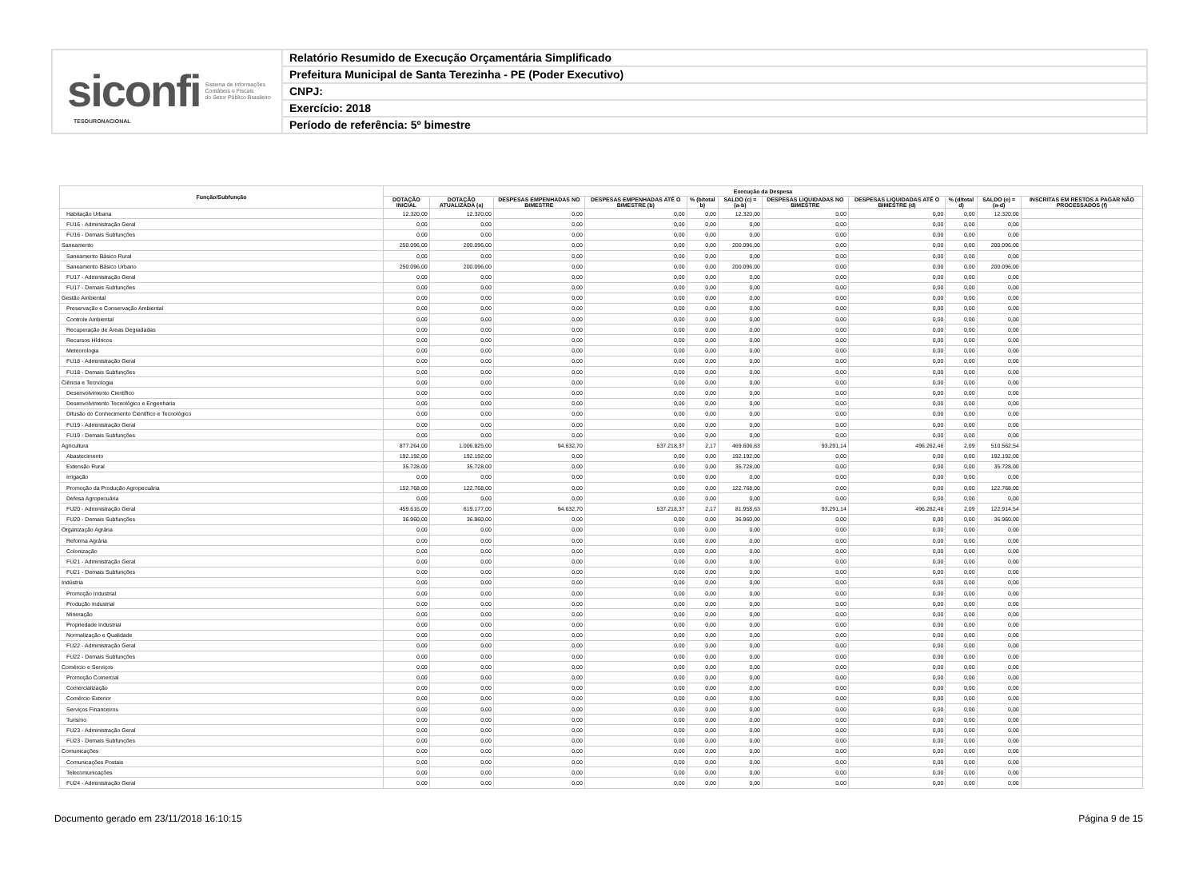siconfi Sistema de Informações
Contábeis e Fiscais
do Setor Público Brasileiro
TESOURONACIONAL
Relatório Resumido de Execução Orçamentária Simplificado
Prefeitura Municipal de Santa Terezinha - PE (Poder Executivo)
CNPJ:
Exercício: 2018
Período de referência: 5º bimestre
| Função/Subfunção | Execução da Despesa | | | | | | | | | | |
| --- | --- | --- | --- | --- | --- | --- | --- | --- | --- | --- | --- |
| | DOTAÇÃO INICIAL | DOTAÇÃO ATUALIZADA (a) | DESPESAS EMPENHADAS NO BIMESTRE | DESPESAS EMPENHADAS ATÉ O BIMESTRE (b) | % (b/total b) | SALDO (c) = (a-b) | DESPESAS LIQUIDADAS NO BIMESTRE | DESPESAS LIQUIDADAS ATÉ O BIMESTRE (d) | % (d/total d) | SALDO (e) = (a-d) | INSCRITAS EM RESTOS A PAGAR NÃO PROCESSADOS (f) |
| Habitação Urbana | 12.320,00 | 12.320,00 | 0,00 | 0,00 | 0,00 | 12.320,00 | 0,00 | 0,00 | 0,00 | 12.320,00 | |
| FU16 - Administração Geral | 0,00 | 0,00 | 0,00 | 0,00 | 0,00 | 0,00 | 0,00 | 0,00 | 0,00 | 0,00 | |
| FU16 - Demais Subfunções | 0,00 | 0,00 | 0,00 | 0,00 | 0,00 | 0,00 | 0,00 | 0,00 | 0,00 | 0,00 | |
| Saneamento | 250.096,00 | 200.096,00 | 0,00 | 0,00 | 0,00 | 200.096,00 | 0,00 | 0,00 | 0,00 | 200.096,00 | |
| Saneamento Básico Rural | 0,00 | 0,00 | 0,00 | 0,00 | 0,00 | 0,00 | 0,00 | 0,00 | 0,00 | 0,00 | |
| Saneamento Básico Urbano | 250.096,00 | 200.096,00 | 0,00 | 0,00 | 0,00 | 200.096,00 | 0,00 | 0,00 | 0,00 | 200.096,00 | |
| FU17 - Administração Geral | 0,00 | 0,00 | 0,00 | 0,00 | 0,00 | 0,00 | 0,00 | 0,00 | 0,00 | 0,00 | |
| FU17 - Demais Subfunções | 0,00 | 0,00 | 0,00 | 0,00 | 0,00 | 0,00 | 0,00 | 0,00 | 0,00 | 0,00 | |
| Gestão Ambiental | 0,00 | 0,00 | 0,00 | 0,00 | 0,00 | 0,00 | 0,00 | 0,00 | 0,00 | 0,00 | |
| Preservação e Conservação Ambiental | 0,00 | 0,00 | 0,00 | 0,00 | 0,00 | 0,00 | 0,00 | 0,00 | 0,00 | 0,00 | |
| Controle Ambiental | 0,00 | 0,00 | 0,00 | 0,00 | 0,00 | 0,00 | 0,00 | 0,00 | 0,00 | 0,00 | |
| Recuperação de Áreas Degradadas | 0,00 | 0,00 | 0,00 | 0,00 | 0,00 | 0,00 | 0,00 | 0,00 | 0,00 | 0,00 | |
| Recursos Hídricos | 0,00 | 0,00 | 0,00 | 0,00 | 0,00 | 0,00 | 0,00 | 0,00 | 0,00 | 0,00 | |
| Meteorologia | 0,00 | 0,00 | 0,00 | 0,00 | 0,00 | 0,00 | 0,00 | 0,00 | 0,00 | 0,00 | |
| FU18 - Administração Geral | 0,00 | 0,00 | 0,00 | 0,00 | 0,00 | 0,00 | 0,00 | 0,00 | 0,00 | 0,00 | |
| FU18 - Demais Subfunções | 0,00 | 0,00 | 0,00 | 0,00 | 0,00 | 0,00 | 0,00 | 0,00 | 0,00 | 0,00 | |
| Ciência e Tecnologia | 0,00 | 0,00 | 0,00 | 0,00 | 0,00 | 0,00 | 0,00 | 0,00 | 0,00 | 0,00 | |
| Desenvolvimento Científico | 0,00 | 0,00 | 0,00 | 0,00 | 0,00 | 0,00 | 0,00 | 0,00 | 0,00 | 0,00 | |
| Desenvolvimento Tecnológico e Engenharia | 0,00 | 0,00 | 0,00 | 0,00 | 0,00 | 0,00 | 0,00 | 0,00 | 0,00 | 0,00 | |
| Difusão do Conhecimento Científico e Tecnológico | 0,00 | 0,00 | 0,00 | 0,00 | 0,00 | 0,00 | 0,00 | 0,00 | 0,00 | 0,00 | |
| FU19 - Administração Geral | 0,00 | 0,00 | 0,00 | 0,00 | 0,00 | 0,00 | 0,00 | 0,00 | 0,00 | 0,00 | |
| FU19 - Demais Subfunções | 0,00 | 0,00 | 0,00 | 0,00 | 0,00 | 0,00 | 0,00 | 0,00 | 0,00 | 0,00 | |
| Agricultura | 877.264,00 | 1.006.825,00 | 94.632,70 | 537.218,37 | 2,17 | 469.606,63 | 93.291,14 | 496.262,46 | 2,09 | 510.562,54 | |
| Abastecimento | 192.192,00 | 192.192,00 | 0,00 | 0,00 | 0,00 | 192.192,00 | 0,00 | 0,00 | 0,00 | 192.192,00 | |
| Extensão Rural | 35.728,00 | 35.728,00 | 0,00 | 0,00 | 0,00 | 35.728,00 | 0,00 | 0,00 | 0,00 | 35.728,00 | |
| Irrigação | 0,00 | 0,00 | 0,00 | 0,00 | 0,00 | 0,00 | 0,00 | 0,00 | 0,00 | 0,00 | |
| Promoção da Produção Agropecuária | 152.768,00 | 122.768,00 | 0,00 | 0,00 | 0,00 | 122.768,00 | 0,00 | 0,00 | 0,00 | 122.768,00 | |
| Defesa Agropecuária | 0,00 | 0,00 | 0,00 | 0,00 | 0,00 | 0,00 | 0,00 | 0,00 | 0,00 | 0,00 | |
| FU20 - Administração Geral | 459.616,00 | 619.177,00 | 94.632,70 | 537.218,37 | 2,17 | 81.958,63 | 93.291,14 | 496.262,46 | 2,09 | 122.914,54 | |
| FU20 - Demais Subfunções | 36.960,00 | 36.960,00 | 0,00 | 0,00 | 0,00 | 36.960,00 | 0,00 | 0,00 | 0,00 | 36.960,00 | |
| Organização Agrária | 0,00 | 0,00 | 0,00 | 0,00 | 0,00 | 0,00 | 0,00 | 0,00 | 0,00 | 0,00 | |
| Reforma Agrária | 0,00 | 0,00 | 0,00 | 0,00 | 0,00 | 0,00 | 0,00 | 0,00 | 0,00 | 0,00 | |
| Colonização | 0,00 | 0,00 | 0,00 | 0,00 | 0,00 | 0,00 | 0,00 | 0,00 | 0,00 | 0,00 | |
| FU21 - Administração Geral | 0,00 | 0,00 | 0,00 | 0,00 | 0,00 | 0,00 | 0,00 | 0,00 | 0,00 | 0,00 | |
| FU21 - Demais Subfunções | 0,00 | 0,00 | 0,00 | 0,00 | 0,00 | 0,00 | 0,00 | 0,00 | 0,00 | 0,00 | |
| Indústria | 0,00 | 0,00 | 0,00 | 0,00 | 0,00 | 0,00 | 0,00 | 0,00 | 0,00 | 0,00 | |
| Promoção Industrial | 0,00 | 0,00 | 0,00 | 0,00 | 0,00 | 0,00 | 0,00 | 0,00 | 0,00 | 0,00 | |
| Produção Industrial | 0,00 | 0,00 | 0,00 | 0,00 | 0,00 | 0,00 | 0,00 | 0,00 | 0,00 | 0,00 | |
| Mineração | 0,00 | 0,00 | 0,00 | 0,00 | 0,00 | 0,00 | 0,00 | 0,00 | 0,00 | 0,00 | |
| Propriedade Industrial | 0,00 | 0,00 | 0,00 | 0,00 | 0,00 | 0,00 | 0,00 | 0,00 | 0,00 | 0,00 | |
| Normalização e Qualidade | 0,00 | 0,00 | 0,00 | 0,00 | 0,00 | 0,00 | 0,00 | 0,00 | 0,00 | 0,00 | |
| FU22 - Administração Geral | 0,00 | 0,00 | 0,00 | 0,00 | 0,00 | 0,00 | 0,00 | 0,00 | 0,00 | 0,00 | |
| FU22 - Demais Subfunções | 0,00 | 0,00 | 0,00 | 0,00 | 0,00 | 0,00 | 0,00 | 0,00 | 0,00 | 0,00 | |
| Comércio e Serviços | 0,00 | 0,00 | 0,00 | 0,00 | 0,00 | 0,00 | 0,00 | 0,00 | 0,00 | 0,00 | |
| Promoção Comercial | 0,00 | 0,00 | 0,00 | 0,00 | 0,00 | 0,00 | 0,00 | 0,00 | 0,00 | 0,00 | |
| Comercialização | 0,00 | 0,00 | 0,00 | 0,00 | 0,00 | 0,00 | 0,00 | 0,00 | 0,00 | 0,00 | |
| Comércio Exterior | 0,00 | 0,00 | 0,00 | 0,00 | 0,00 | 0,00 | 0,00 | 0,00 | 0,00 | 0,00 | |
| Serviços Financeiros | 0,00 | 0,00 | 0,00 | 0,00 | 0,00 | 0,00 | 0,00 | 0,00 | 0,00 | 0,00 | |
| Turismo | 0,00 | 0,00 | 0,00 | 0,00 | 0,00 | 0,00 | 0,00 | 0,00 | 0,00 | 0,00 | |
| FU23 - Administração Geral | 0,00 | 0,00 | 0,00 | 0,00 | 0,00 | 0,00 | 0,00 | 0,00 | 0,00 | 0,00 | |
| FU23 - Demais Subfunções | 0,00 | 0,00 | 0,00 | 0,00 | 0,00 | 0,00 | 0,00 | 0,00 | 0,00 | 0,00 | |
| Comunicações | 0,00 | 0,00 | 0,00 | 0,00 | 0,00 | 0,00 | 0,00 | 0,00 | 0,00 | 0,00 | |
| Comunicações Postais | 0,00 | 0,00 | 0,00 | 0,00 | 0,00 | 0,00 | 0,00 | 0,00 | 0,00 | 0,00 | |
| Telecomunicações | 0,00 | 0,00 | 0,00 | 0,00 | 0,00 | 0,00 | 0,00 | 0,00 | 0,00 | 0,00 | |
| FU24 - Administração Geral | 0,00 | 0,00 | 0,00 | 0,00 | 0,00 | 0,00 | 0,00 | 0,00 | 0,00 | 0,00 | |
Documento gerado em 23/11/2018 16:10:15 Página 9 de 15